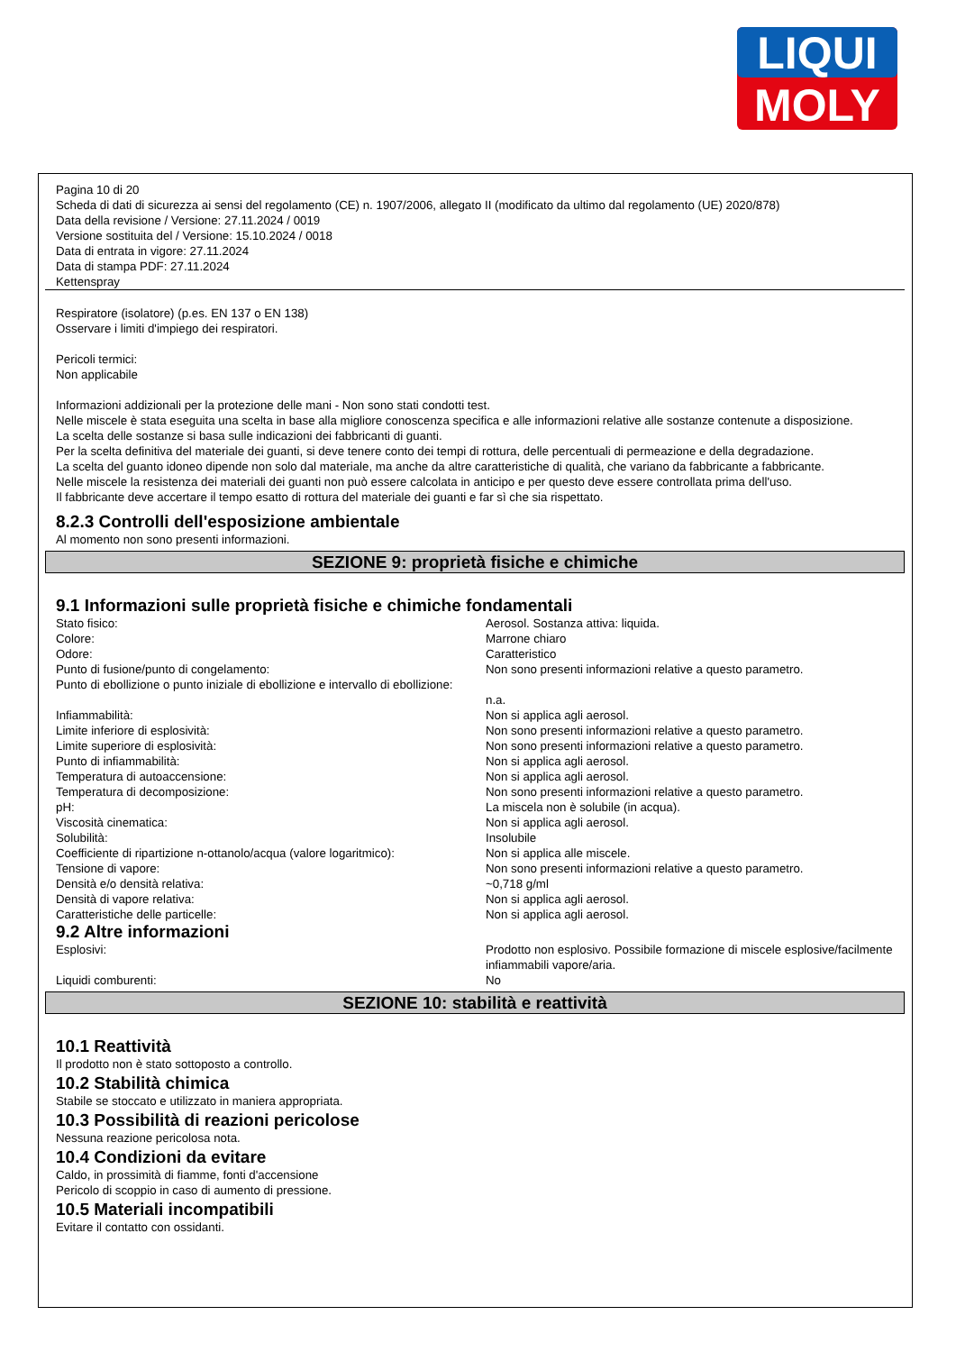LIQUI
MOLY
Pagina 10 di 20
Scheda di dati di sicurezza ai sensi del regolamento (CE) n. 1907/2006, allegato II (modificato da ultimo dal regolamento (UE) 2020/878)
Data della revisione / Versione: 27.11.2024 / 0019
Versione sostituita del / Versione: 15.10.2024 / 0018
Data di entrata in vigore: 27.11.2024
Data di stampa PDF: 27.11.2024
Kettenspray
Respiratore (isolatore) (p.es. EN 137 o EN 138)
Osservare i limiti d'impiego dei respiratori.
Pericoli termici:
Non applicabile
Informazioni addizionali per la protezione delle mani - Non sono stati condotti test.
Nelle miscele è stata eseguita una scelta in base alla migliore conoscenza specifica e alle informazioni relative alle sostanze contenute a disposizione.
La scelta delle sostanze si basa sulle indicazioni dei fabbricanti di guanti.
Per la scelta definitiva del materiale dei guanti, si deve tenere conto dei tempi di rottura, delle percentuali di permeazione e della degradazione.
La scelta del guanto idoneo dipende non solo dal materiale, ma anche da altre caratteristiche di qualità, che variano da fabbricante a fabbricante.
Nelle miscele la resistenza dei materiali dei guanti non può essere calcolata in anticipo e per questo deve essere controllata prima dell'uso.
Il fabbricante deve accertare il tempo esatto di rottura del materiale dei guanti e far sì che sia rispettato.
8.2.3 Controlli dell'esposizione ambientale
Al momento non sono presenti informazioni.
SEZIONE 9: proprietà fisiche e chimiche
9.1 Informazioni sulle proprietà fisiche e chimiche fondamentali
| Stato fisico: | Aerosol. Sostanza attiva: liquida. |
| Colore: | Marrone chiaro |
| Odore: | Caratteristico |
| Punto di fusione/punto di congelamento: | Non sono presenti informazioni relative a questo parametro. |
| Punto di ebollizione o punto iniziale di ebollizione e intervallo di ebollizione: | n.a. |
| Infiammabilità: | Non si applica agli aerosol. |
| Limite inferiore di esplosività: | Non sono presenti informazioni relative a questo parametro. |
| Limite superiore di esplosività: | Non sono presenti informazioni relative a questo parametro. |
| Punto di infiammabilità: | Non si applica agli aerosol. |
| Temperatura di autoaccensione: | Non si applica agli aerosol. |
| Temperatura di decomposizione: | Non sono presenti informazioni relative a questo parametro. |
| pH: | La miscela non è solubile (in acqua). |
| Viscosità cinematica: | Non si applica agli aerosol. |
| Solubilità: | Insolubile |
| Coefficiente di ripartizione n-ottanolo/acqua (valore logaritmico): | Non si applica alle miscele. |
| Tensione di vapore: | Non sono presenti informazioni relative a questo parametro. |
| Densità e/o densità relativa: | ~0,718 g/ml |
| Densità di vapore relativa: | Non si applica agli aerosol. |
| Caratteristiche delle particelle: | Non si applica agli aerosol. |
9.2 Altre informazioni
| Esplosivi: | Prodotto non esplosivo. Possibile formazione di miscele esplosive/facilmente infiammabili vapore/aria. |
| Liquidi comburenti: | No |
SEZIONE 10: stabilità e reattività
10.1 Reattività
Il prodotto non è stato sottoposto a controllo.
10.2 Stabilità chimica
Stabile se stoccato e utilizzato in maniera appropriata.
10.3 Possibilità di reazioni pericolose
Nessuna reazione pericolosa nota.
10.4 Condizioni da evitare
Caldo, in prossimità di fiamme, fonti d'accensione
Pericolo di scoppio in caso di aumento di pressione.
10.5 Materiali incompatibili
Evitare il contatto con ossidanti.